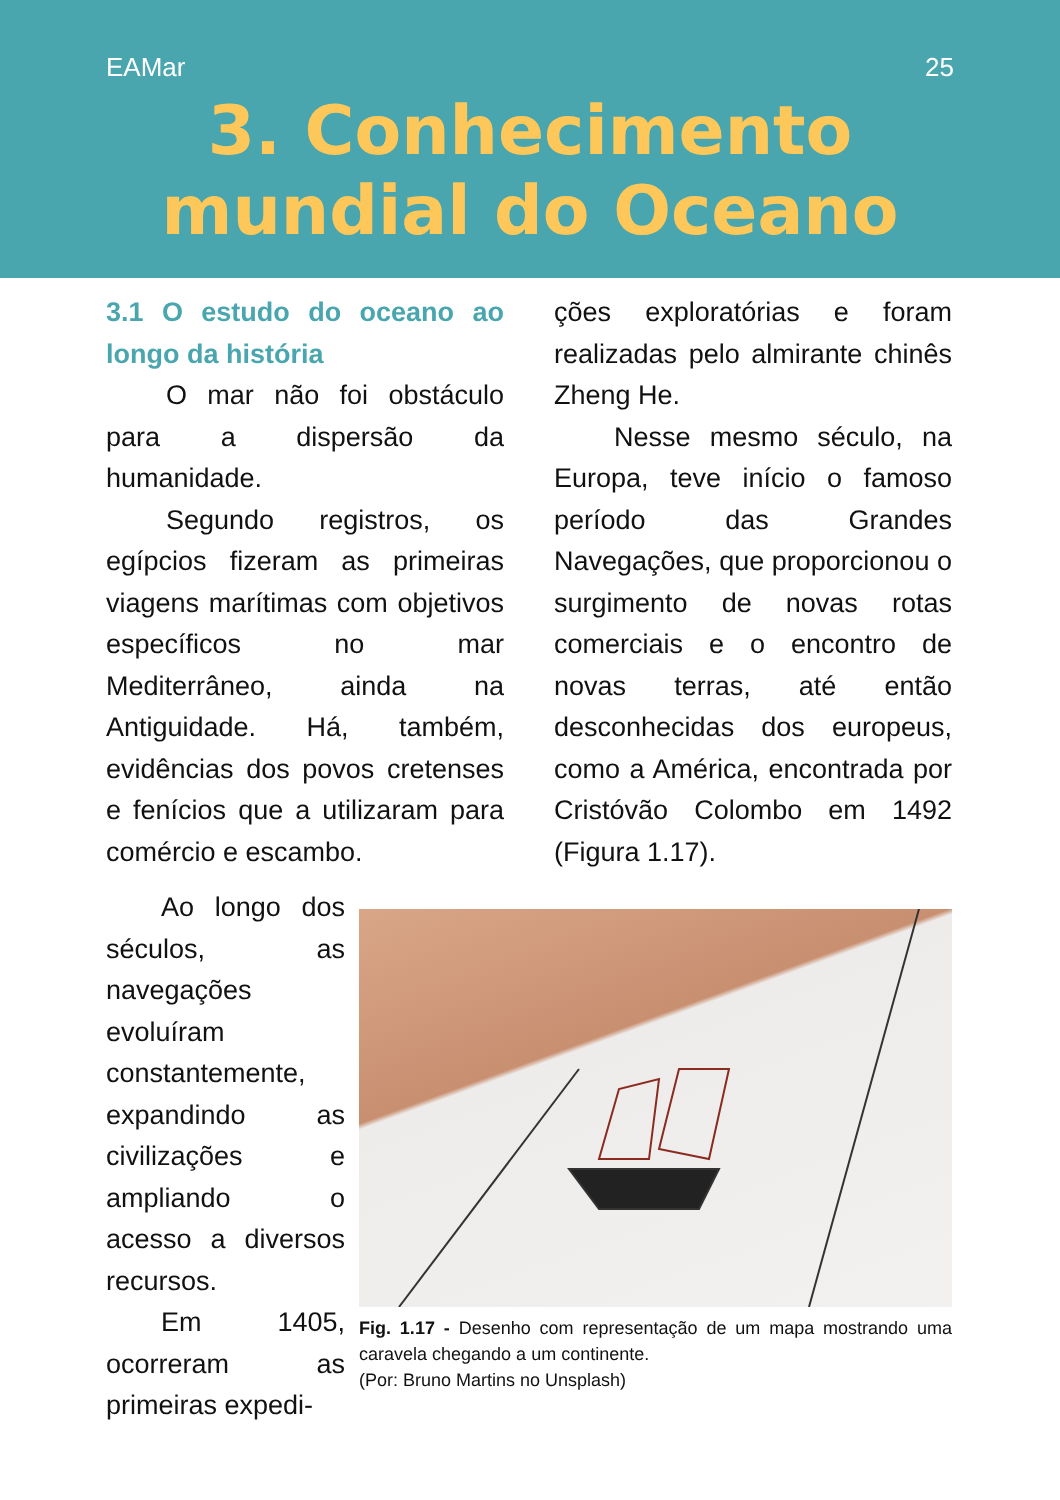EAMar 25
3. Conhecimento
mundial do Oceano
3.1 O estudo do oceano ao longo da história
O mar não foi obstáculo para a dispersão da humanidade.
Segundo registros, os egípcios fizeram as primeiras viagens marítimas com objetivos específicos no mar Mediterrâneo, ainda na Antiguidade. Há, também, evidências dos povos cretenses e fenícios que a utilizaram para comércio e escambo.
ções exploratórias e foram realizadas pelo almirante chinês Zheng He.
Nesse mesmo século, na Europa, teve início o famoso período das Grandes Navegações, que proporcionou o surgimento de novas rotas comerciais e o encontro de novas terras, até então desconhecidas dos europeus, como a América, encontrada por Cristóvão Colombo em 1492 (Figura 1.17).
Ao longo dos séculos, as navegações evoluíram constantemente, expandindo as civilizações e ampliando o acesso a diversos recursos.
Em 1405, ocorreram as primeiras expedi-
Fig. 1.17 - Desenho com representação de um mapa mostrando uma caravela chegando a um continente.
(Por: Bruno Martins no Unsplash)